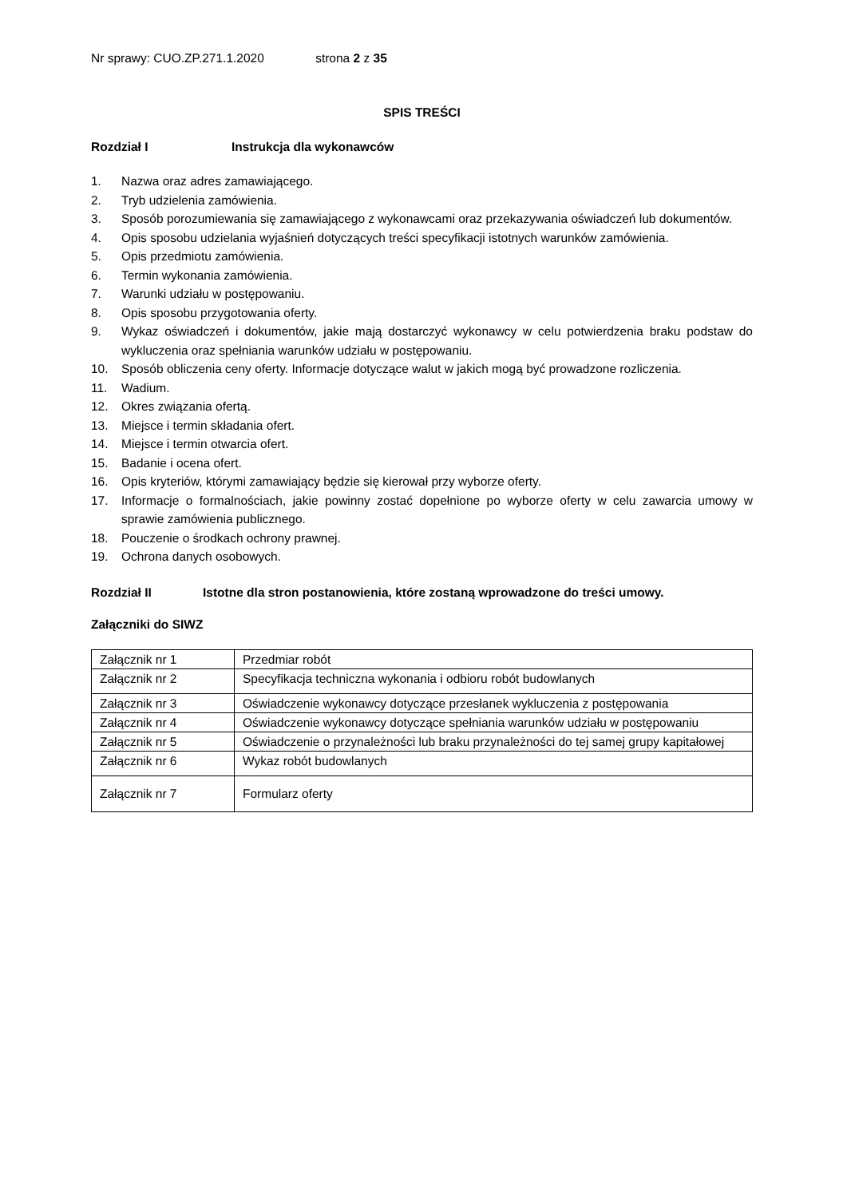Nr sprawy: CUO.ZP.271.1.2020 strona 2 z 35
SPIS TREŚCI
Rozdział I Instrukcja dla wykonawców
1. Nazwa oraz adres zamawiającego.
2. Tryb udzielenia zamówienia.
3. Sposób porozumiewania się zamawiającego z wykonawcami oraz przekazywania oświadczeń lub dokumentów.
4. Opis sposobu udzielania wyjaśnień dotyczących treści specyfikacji istotnych warunków zamówienia.
5. Opis przedmiotu zamówienia.
6. Termin wykonania zamówienia.
7. Warunki udziału w postępowaniu.
8. Opis sposobu przygotowania oferty.
9. Wykaz oświadczeń i dokumentów, jakie mają dostarczyć wykonawcy w celu potwierdzenia braku podstaw do wykluczenia oraz spełniania warunków udziału w postępowaniu.
10. Sposób obliczenia ceny oferty. Informacje dotyczące walut w jakich mogą być prowadzone rozliczenia.
11. Wadium.
12. Okres związania ofertą.
13. Miejsce i termin składania ofert.
14. Miejsce i termin otwarcia ofert.
15. Badanie i ocena ofert.
16. Opis kryteriów, którymi zamawiający będzie się kierował przy wyborze oferty.
17. Informacje o formalnościach, jakie powinny zostać dopełnione po wyborze oferty w celu zawarcia umowy w sprawie zamówienia publicznego.
18. Pouczenie o środkach ochrony prawnej.
19. Ochrona danych osobowych.
Rozdział II Istotne dla stron postanowienia, które zostaną wprowadzone do treści umowy.
Załączniki do SIWZ
| Załącznik nr 1 | Przedmiar robót |
| Załącznik nr 2 | Specyfikacja techniczna wykonania i odbioru robót budowlanych |
| Załącznik nr 3 | Oświadczenie wykonawcy dotyczące przesłanek wykluczenia z postępowania |
| Załącznik nr 4 | Oświadczenie wykonawcy dotyczące spełniania warunków udziału w postępowaniu |
| Załącznik nr 5 | Oświadczenie o przynależności lub braku przynależności do tej samej grupy kapitałowej |
| Załącznik nr 6 | Wykaz robót budowlanych |
| Załącznik nr 7 | Formularz oferty |